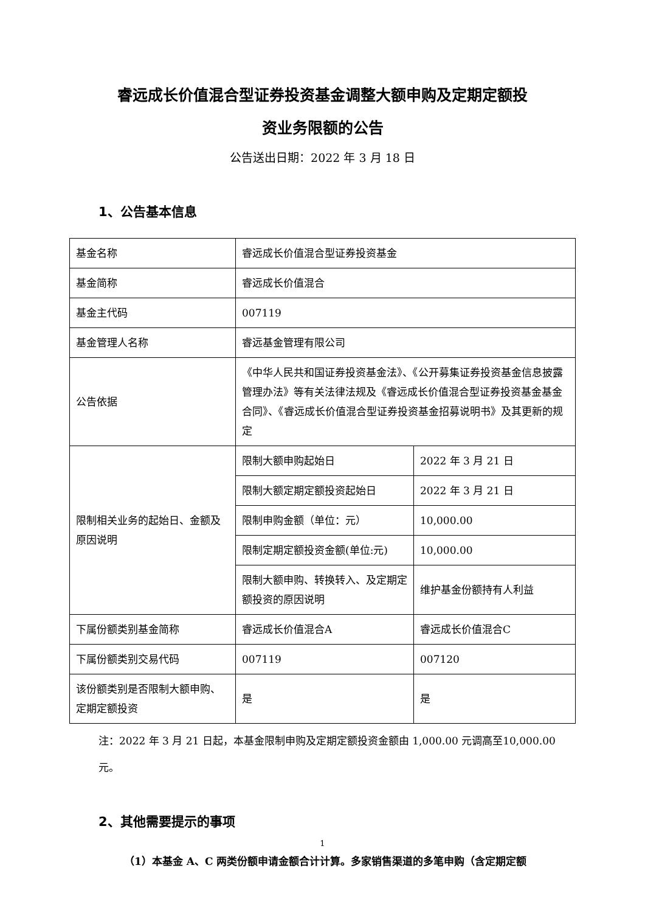睿远成长价值混合型证券投资基金调整大额申购及定期定额投
资业务限额的公告
公告送出日期：2022 年 3 月 18 日
1、公告基本信息
| 基金名称 | 睿远成长价值混合型证券投资基金 | |
| 基金简称 | 睿远成长价值混合 | |
| 基金主代码 | 007119 | |
| 基金管理人名称 | 睿远基金管理有限公司 | |
| 公告依据 | 《中华人民共和国证券投资基金法》、《公开募集证券投资基金信息披露管理办法》等有关法律法规及《睿远成长价值混合型证券投资基金基金合同》、《睿远成长价值混合型证券投资基金招募说明书》及其更新的规定 | |
| 限制相关业务的起始日、金额及原因说明 | 限制大额申购起始日 | 2022 年 3 月 21 日 |
| | 限制大额定期定额投资起始日 | 2022 年 3 月 21 日 |
| | 限制申购金额（单位：元） | 10,000.00 |
| | 限制定期定额投资金额(单位:元) | 10,000.00 |
| | 限制大额申购、转换转入、及定期定额投资的原因说明 | 维护基金份额持有人利益 |
| 下属份额类别基金简称 | 睿远成长价值混合A | 睿远成长价值混合C |
| 下属份额类别交易代码 | 007119 | 007120 |
| 该份额类别是否限制大额申购、定期定额投资 | 是 | 是 |
注：2022 年 3 月 21 日起，本基金限制申购及定期定额投资金额由 1,000.00 元调高至10,000.00 元。
2、其他需要提示的事项
（1）本基金 A、C 两类份额申请金额合计计算。多家销售渠道的多笔申购（含定期定额
1